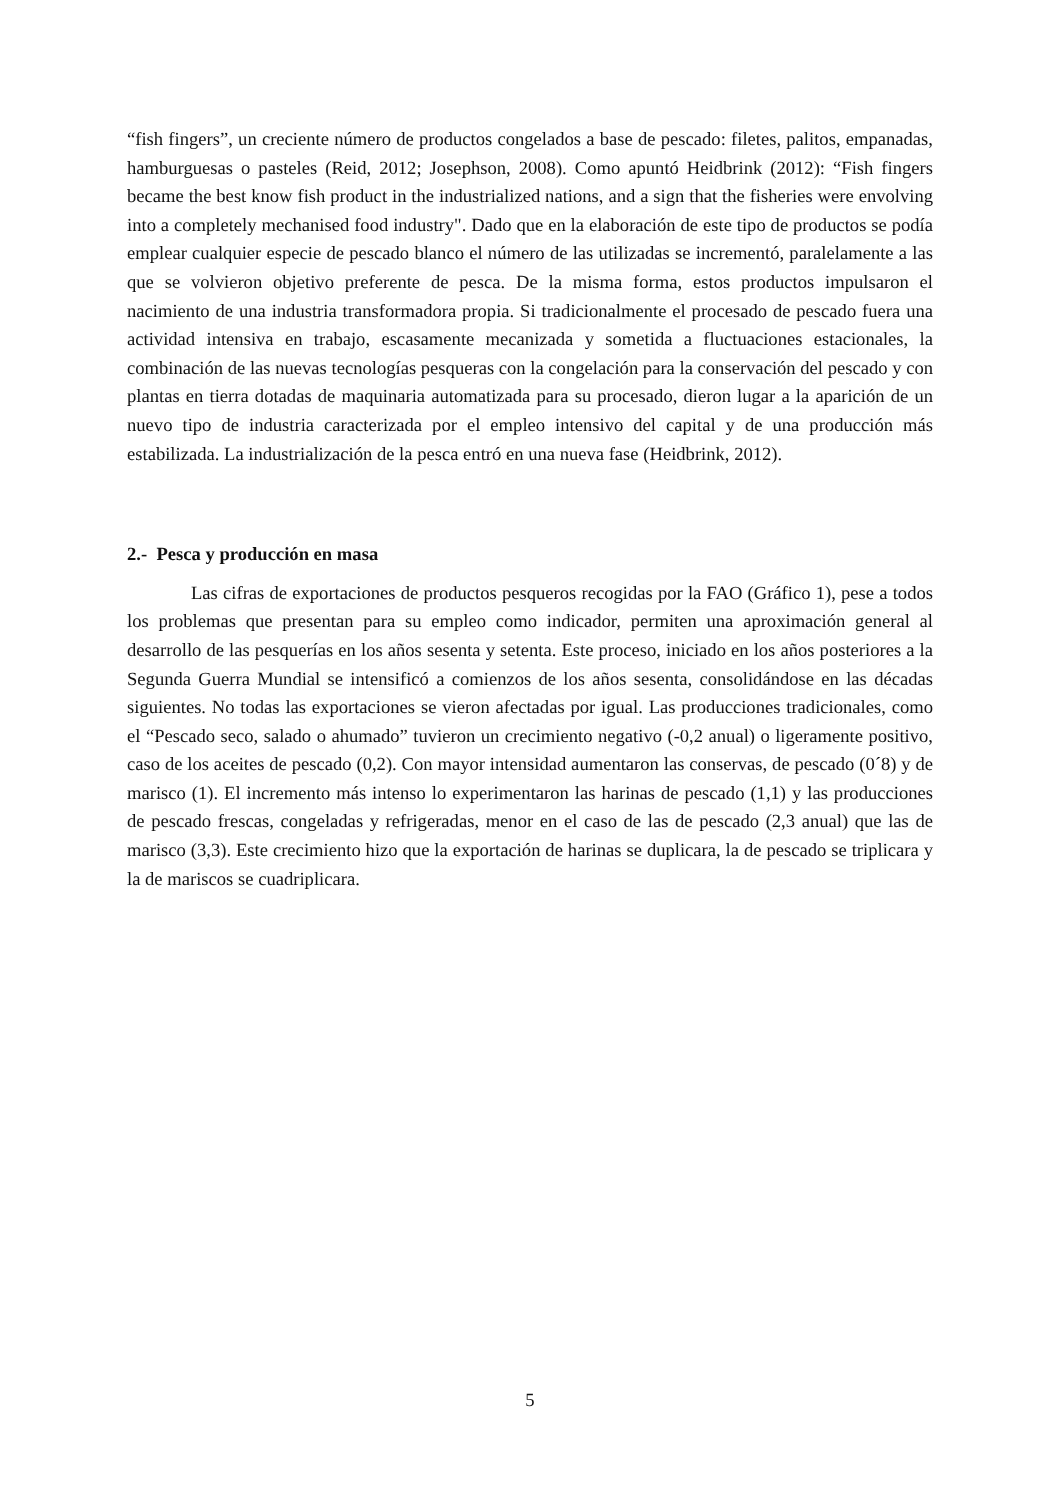“fish fingers”, un creciente número de productos congelados a base de pescado: filetes, palitos, empanadas, hamburguesas o pasteles (Reid, 2012; Josephson, 2008). Como apuntó Heidbrink (2012): “Fish fingers became the best know fish product in the industrialized nations, and a sign that the fisheries were envolving into a completely mechanised food industry". Dado que en la elaboración de este tipo de productos se podía emplear cualquier especie de pescado blanco el número de las utilizadas se incrementó, paralelamente a las que se volvieron objetivo preferente de pesca. De la misma forma, estos productos impulsaron el nacimiento de una industria transformadora propia. Si tradicionalmente el procesado de pescado fuera una actividad intensiva en trabajo, escasamente mecanizada y sometida a fluctuaciones estacionales, la combinación de las nuevas tecnologías pesqueras con la congelación para la conservación del pescado y con plantas en tierra dotadas de maquinaria automatizada para su procesado, dieron lugar a la aparición de un nuevo tipo de industria caracterizada por el empleo intensivo del capital y de una producción más estabilizada. La industrialización de la pesca entró en una nueva fase (Heidbrink, 2012).
2.- Pesca y producción en masa
Las cifras de exportaciones de productos pesqueros recogidas por la FAO (Gráfico 1), pese a todos los problemas que presentan para su empleo como indicador, permiten una aproximación general al desarrollo de las pesquerías en los años sesenta y setenta. Este proceso, iniciado en los años posteriores a la Segunda Guerra Mundial se intensificó a comienzos de los años sesenta, consolidándose en las décadas siguientes. No todas las exportaciones se vieron afectadas por igual. Las producciones tradicionales, como el “Pescado seco, salado o ahumado” tuvieron un crecimiento negativo (-0,2 anual) o ligeramente positivo, caso de los aceites de pescado (0,2). Con mayor intensidad aumentaron las conservas, de pescado (0´8) y de marisco (1). El incremento más intenso lo experimentaron las harinas de pescado (1,1) y las producciones de pescado frescas, congeladas y refrigeradas, menor en el caso de las de pescado (2,3 anual) que las de marisco (3,3). Este crecimiento hizo que la exportación de harinas se duplicara, la de pescado se triplicara y la de mariscos se cuadriplicara.
5